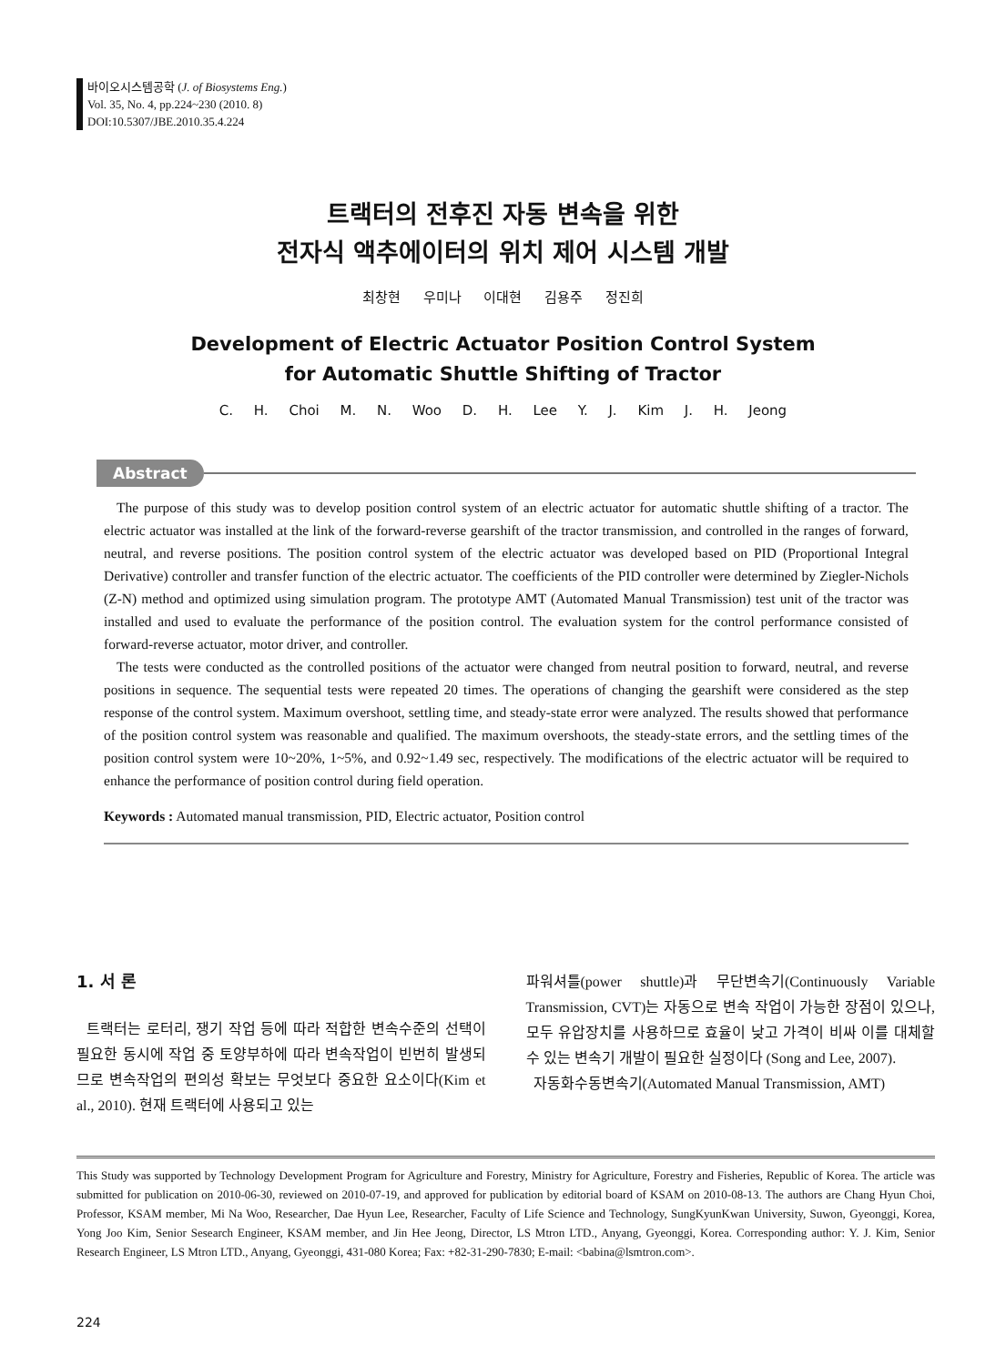바이오시스템공학 (J. of Biosystems Eng.)
Vol. 35, No. 4, pp.224~230 (2010. 8)
DOI:10.5307/JBE.2010.35.4.224
트랙터의 전후진 자동 변속을 위한
전자식 액추에이터의 위치 제어 시스템 개발
최창현 우미나 이대현 김용주 정진희
Development of Electric Actuator Position Control System
for Automatic Shuttle Shifting of Tractor
C. H. Choi M. N. Woo D. H. Lee Y. J. Kim J. H. Jeong
Abstract
The purpose of this study was to develop position control system of an electric actuator for automatic shuttle shifting of a tractor. The electric actuator was installed at the link of the forward-reverse gearshift of the tractor transmission, and controlled in the ranges of forward, neutral, and reverse positions. The position control system of the electric actuator was developed based on PID (Proportional Integral Derivative) controller and transfer function of the electric actuator. The coefficients of the PID controller were determined by Ziegler-Nichols (Z-N) method and optimized using simulation program. The prototype AMT (Automated Manual Transmission) test unit of the tractor was installed and used to evaluate the performance of the position control. The evaluation system for the control performance consisted of forward-reverse actuator, motor driver, and controller.
The tests were conducted as the controlled positions of the actuator were changed from neutral position to forward, neutral, and reverse positions in sequence. The sequential tests were repeated 20 times. The operations of changing the gearshift were considered as the step response of the control system. Maximum overshoot, settling time, and steady-state error were analyzed. The results showed that performance of the position control system was reasonable and qualified. The maximum overshoots, the steady-state errors, and the settling times of the position control system were 10~20%, 1~5%, and 0.92~1.49 sec, respectively. The modifications of the electric actuator will be required to enhance the performance of position control during field operation.
Keywords : Automated manual transmission, PID, Electric actuator, Position control
1. 서 론
트랙터는 로터리, 쟁기 작업 등에 따라 적합한 변속수준의 선택이 필요한 동시에 작업 중 토양부하에 따라 변속작업이 빈번히 발생되므로 변속작업의 편의성 확보는 무엇보다 중요한 요소이다(Kim et al., 2010). 현재 트랙터에 사용되고 있는
파워셔틀(power shuttle)과 무단변속기(Continuously Variable Transmission, CVT)는 자동으로 변속 작업이 가능한 장점이 있으나, 모두 유압장치를 사용하므로 효율이 낮고 가격이 비싸 이를 대체할 수 있는 변속기 개발이 필요한 실정이다 (Song and Lee, 2007).
자동화수동변속기(Automated Manual Transmission, AMT)
This Study was supported by Technology Development Program for Agriculture and Forestry, Ministry for Agriculture, Forestry and Fisheries, Republic of Korea. The article was submitted for publication on 2010-06-30, reviewed on 2010-07-19, and approved for publication by editorial board of KSAM on 2010-08-13. The authors are Chang Hyun Choi, Professor, KSAM member, Mi Na Woo, Researcher, Dae Hyun Lee, Researcher, Faculty of Life Science and Technology, SungKyunKwan University, Suwon, Gyeonggi, Korea, Yong Joo Kim, Senior Sesearch Engineer, KSAM member, and Jin Hee Jeong, Director, LS Mtron LTD., Anyang, Gyeonggi, Korea. Corresponding author: Y. J. Kim, Senior Research Engineer, LS Mtron LTD., Anyang, Gyeonggi, 431-080 Korea; Fax: +82-31-290-7830; E-mail: <babina@lsmtron.com>.
224